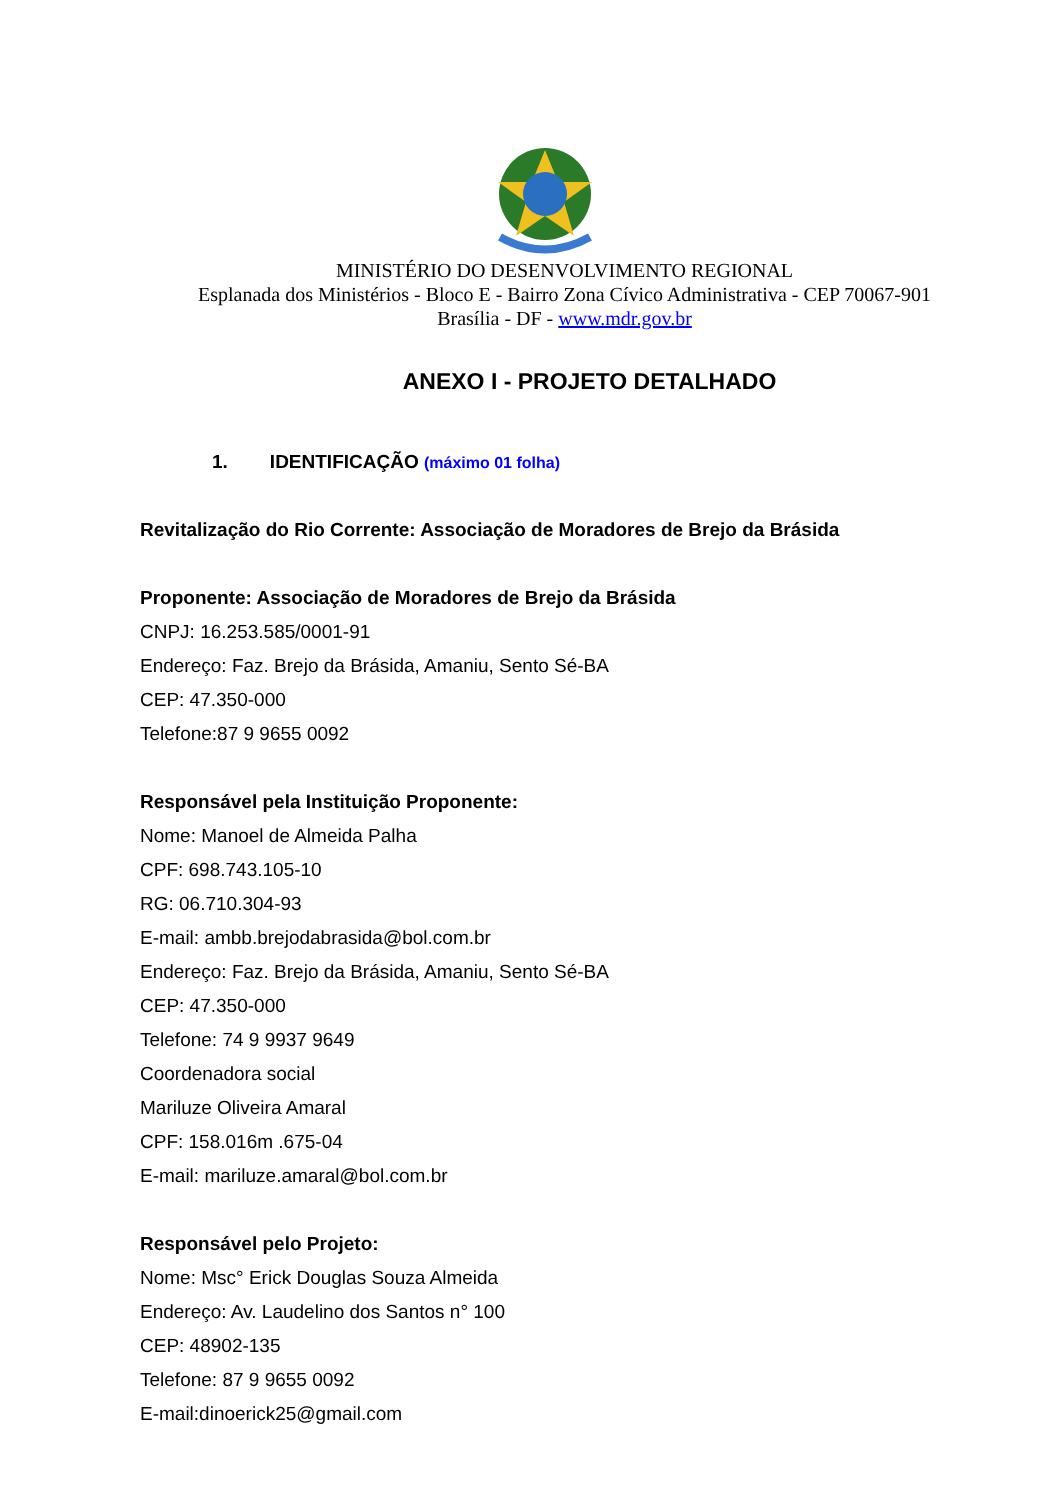MINISTÉRIO DO DESENVOLVIMENTO REGIONAL
Esplanada dos Ministérios - Bloco E - Bairro Zona Cívico Administrativa - CEP 70067-901
Brasília - DF - www.mdr.gov.br
ANEXO I - PROJETO DETALHADO
1. IDENTIFICAÇÃO (máximo 01 folha)
Revitalização do Rio Corrente: Associação de Moradores de Brejo da Brásida
Proponente: Associação de Moradores de Brejo da Brásida
CNPJ: 16.253.585/0001-91
Endereço: Faz. Brejo da Brásida, Amaniu, Sento Sé-BA
CEP: 47.350-000
Telefone:87 9 9655 0092
Responsável pela Instituição Proponente:
Nome: Manoel de Almeida Palha
CPF: 698.743.105-10
RG: 06.710.304-93
E-mail: ambb.brejodabrasida@bol.com.br
Endereço: Faz. Brejo da Brásida, Amaniu, Sento Sé-BA
CEP: 47.350-000
Telefone: 74 9 9937 9649
Coordenadora social
Mariluze Oliveira Amaral
CPF: 158.016m .675-04
E-mail: mariluze.amaral@bol.com.br
Responsável pelo Projeto:
Nome: Msc° Erick Douglas Souza Almeida
Endereço: Av. Laudelino dos Santos n° 100
CEP: 48902-135
Telefone: 87 9 9655 0092
E-mail:dinoerick25@gmail.com